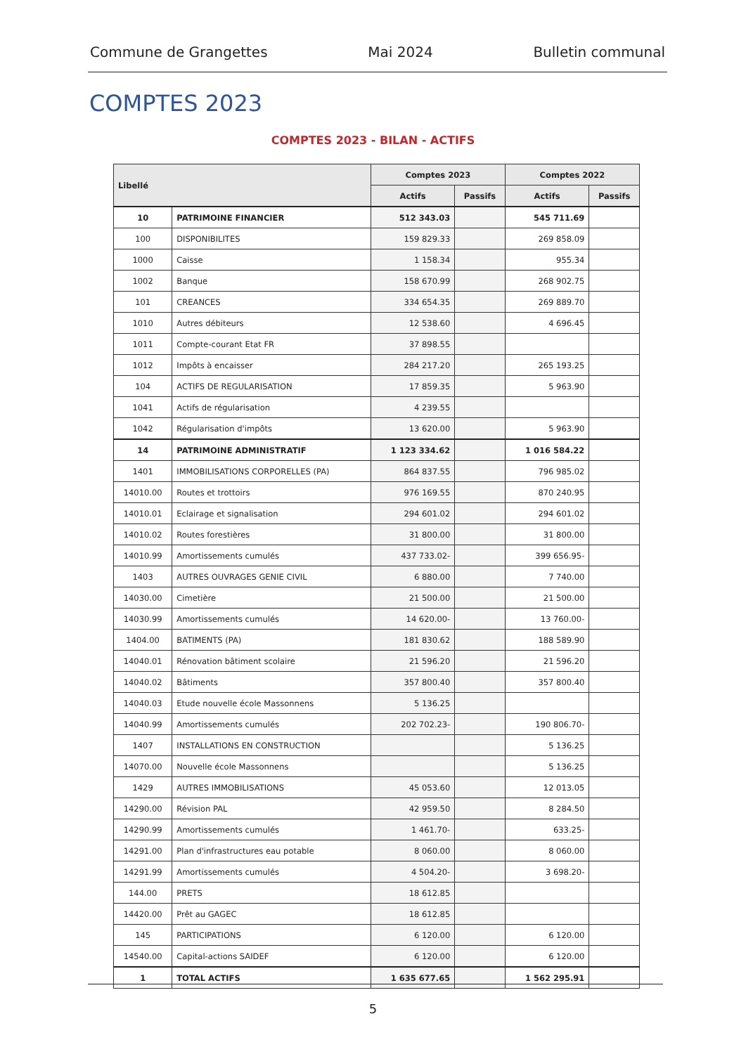Commune de Grangettes Mai 2024 Bulletin communal
COMPTES 2023
COMPTES 2023 - BILAN - ACTIFS
| Libellé | | Comptes 2023 | | Comptes 2022 | |
| --- | --- | --- | --- | --- | --- |
| | | Actifs | Passifs | Actifs | Passifs |
| 10 | PATRIMOINE FINANCIER | 512 343.03 | | 545 711.69 | |
| 100 | DISPONIBILITES | 159 829.33 | | 269 858.09 | |
| 1000 | Caisse | 1 158.34 | | 955.34 | |
| 1002 | Banque | 158 670.99 | | 268 902.75 | |
| 101 | CREANCES | 334 654.35 | | 269 889.70 | |
| 1010 | Autres débiteurs | 12 538.60 | | 4 696.45 | |
| 1011 | Compte-courant Etat FR | 37 898.55 | | | |
| 1012 | Impôts à encaisser | 284 217.20 | | 265 193.25 | |
| 104 | ACTIFS DE REGULARISATION | 17 859.35 | | 5 963.90 | |
| 1041 | Actifs de régularisation | 4 239.55 | | | |
| 1042 | Régularisation d'impôts | 13 620.00 | | 5 963.90 | |
| 14 | PATRIMOINE ADMINISTRATIF | 1 123 334.62 | | 1 016 584.22 | |
| 1401 | IMMOBILISATIONS CORPORELLES (PA) | 864 837.55 | | 796 985.02 | |
| 14010.00 | Routes et trottoirs | 976 169.55 | | 870 240.95 | |
| 14010.01 | Eclairage et signalisation | 294 601.02 | | 294 601.02 | |
| 14010.02 | Routes forestières | 31 800.00 | | 31 800.00 | |
| 14010.99 | Amortissements cumulés | 437 733.02- | | 399 656.95- | |
| 1403 | AUTRES OUVRAGES GENIE CIVIL | 6 880.00 | | 7 740.00 | |
| 14030.00 | Cimetière | 21 500.00 | | 21 500.00 | |
| 14030.99 | Amortissements cumulés | 14 620.00- | | 13 760.00- | |
| 1404.00 | BATIMENTS (PA) | 181 830.62 | | 188 589.90 | |
| 14040.01 | Rénovation bâtiment scolaire | 21 596.20 | | 21 596.20 | |
| 14040.02 | Bâtiments | 357 800.40 | | 357 800.40 | |
| 14040.03 | Etude nouvelle école Massonnens | 5 136.25 | | | |
| 14040.99 | Amortissements cumulés | 202 702.23- | | 190 806.70- | |
| 1407 | INSTALLATIONS EN CONSTRUCTION | | | 5 136.25 | |
| 14070.00 | Nouvelle école Massonnens | | | 5 136.25 | |
| 1429 | AUTRES IMMOBILISATIONS | 45 053.60 | | 12 013.05 | |
| 14290.00 | Révision PAL | 42 959.50 | | 8 284.50 | |
| 14290.99 | Amortissements cumulés | 1 461.70- | | 633.25- | |
| 14291.00 | Plan d'infrastructures eau potable | 8 060.00 | | 8 060.00 | |
| 14291.99 | Amortissements cumulés | 4 504.20- | | 3 698.20- | |
| 144.00 | PRETS | 18 612.85 | | | |
| 14420.00 | Prêt au GAGEC | 18 612.85 | | | |
| 145 | PARTICIPATIONS | 6 120.00 | | 6 120.00 | |
| 14540.00 | Capital-actions SAIDEF | 6 120.00 | | 6 120.00 | |
| 1 | TOTAL ACTIFS | 1 635 677.65 | | 1 562 295.91 | |
5